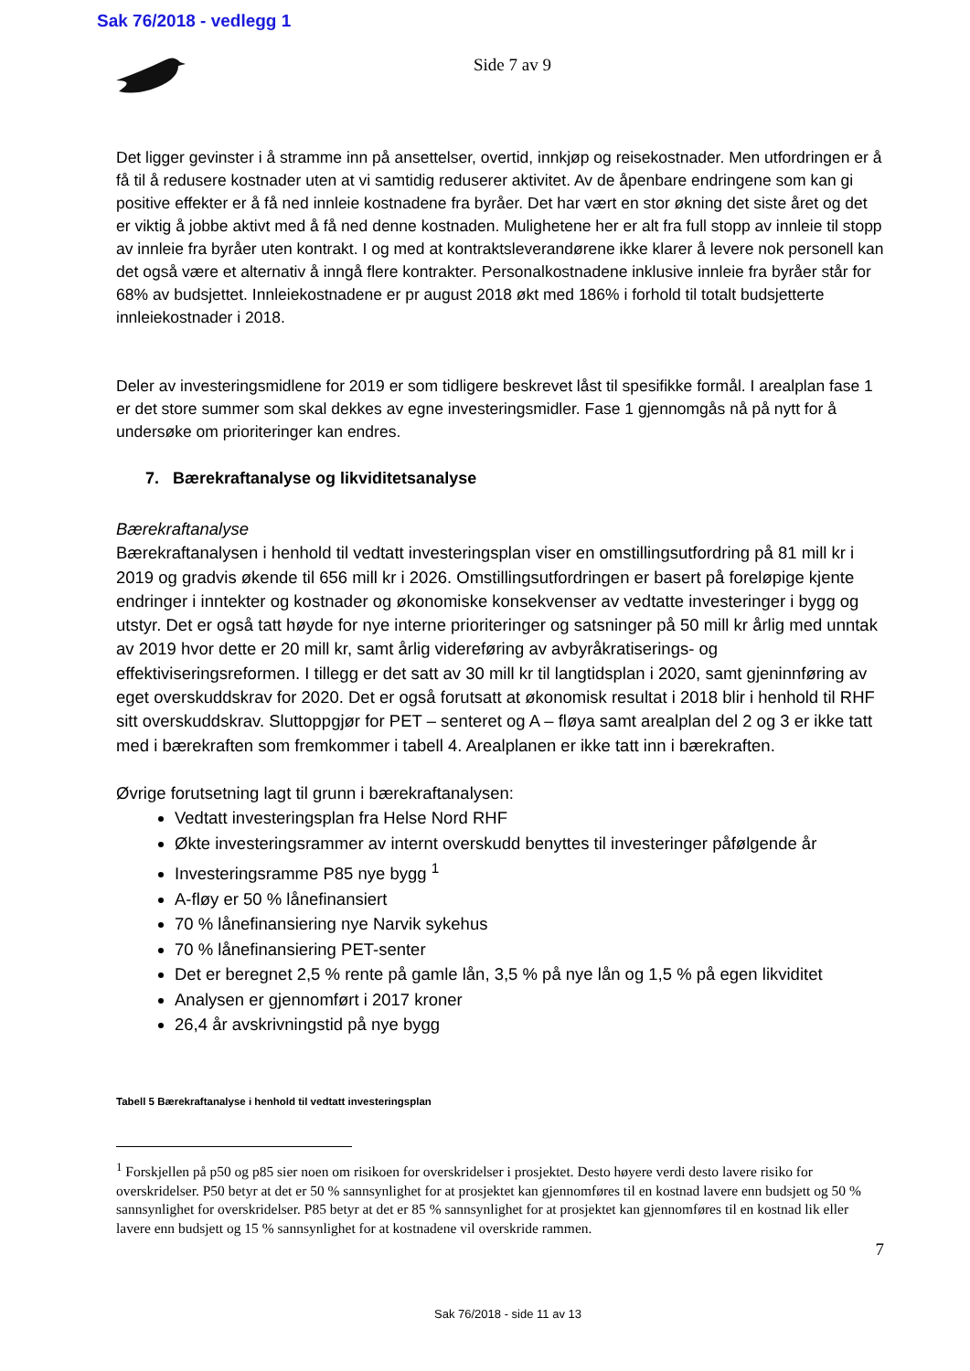Sak 76/2018 - vedlegg 1
Side 7 av 9
Det ligger gevinster i å stramme inn på ansettelser, overtid, innkjøp og reisekostnader. Men utfordringen er å få til å redusere kostnader uten at vi samtidig reduserer aktivitet. Av de åpenbare endringene som kan gi positive effekter er å få ned innleie kostnadene fra byråer. Det har vært en stor økning det siste året og det er viktig å jobbe aktivt med å få ned denne kostnaden. Mulighetene her er alt fra full stopp av innleie til stopp av innleie fra byråer uten kontrakt. I og med at kontraktsleverandørene ikke klarer å levere nok personell kan det også være et alternativ å inngå flere kontrakter. Personalkostnadene inklusive innleie fra byråer står for 68% av budsjettet. Innleiekostnadene er pr august 2018 økt med 186% i forhold til totalt budsjetterte innleiekostnader i 2018.
Deler av investeringsmidlene for 2019 er som tidligere beskrevet låst til spesifikke formål. I arealplan fase 1 er det store summer som skal dekkes av egne investeringsmidler. Fase 1 gjennomgås nå på nytt for å undersøke om prioriteringer kan endres.
7. Bærekraftanalyse og likviditetsanalyse
Bærekraftanalyse
Bærekraftanalysen i henhold til vedtatt investeringsplan viser en omstillingsutfordring på 81 mill kr i 2019 og gradvis økende til 656 mill kr i 2026. Omstillingsutfordringen er basert på foreløpige kjente endringer i inntekter og kostnader og økonomiske konsekvenser av vedtatte investeringer i bygg og utstyr. Det er også tatt høyde for nye interne prioriteringer og satsninger på 50 mill kr årlig med unntak av 2019 hvor dette er 20 mill kr, samt årlig videreføring av avbyråkratiserings- og effektiviseringsreformen. I tillegg er det satt av 30 mill kr til langtidsplan i 2020, samt gjeninnføring av eget overskuddskrav for 2020. Det er også forutsatt at økonomisk resultat i 2018 blir i henhold til RHF sitt overskuddskrav. Sluttoppgjør for PET – senteret og A – fløya samt arealplan del 2 og 3 er ikke tatt med i bærekraften som fremkommer i tabell 4. Arealplanen er ikke tatt inn i bærekraften.
Øvrige forutsetning lagt til grunn i bærekraftanalysen:
Vedtatt investeringsplan fra Helse Nord RHF
Økte investeringsrammer av internt overskudd benyttes til investeringer påfølgende år
Investeringsramme P85 nye bygg <sup>1</sup>
A-fløy er 50 % lånefinansiert
70 % lånefinansiering nye Narvik sykehus
70 % lånefinansiering PET-senter
Det er beregnet 2,5 % rente på gamle lån, 3,5 % på nye lån og 1,5 % på egen likviditet
Analysen er gjennomført i 2017 kroner
26,4 år avskrivningstid på nye bygg
Tabell 5 Bærekraftanalyse i henhold til vedtatt investeringsplan
<sup>1</sup> Forskjellen på p50 og p85 sier noen om risikoen for overskridelser i prosjektet. Desto høyere verdi desto lavere risiko for overskridelser. P50 betyr at det er 50 % sannsynlighet for at prosjektet kan gjennomføres til en kostnad lavere enn budsjett og 50 % sannsynlighet for overskridelser. P85 betyr at det er 85 % sannsynlighet for at prosjektet kan gjennomføres til en kostnad lik eller lavere enn budsjett og 15 % sannsynlighet for at kostnadene vil overskride rammen.
7
Sak 76/2018 - side 11 av 13